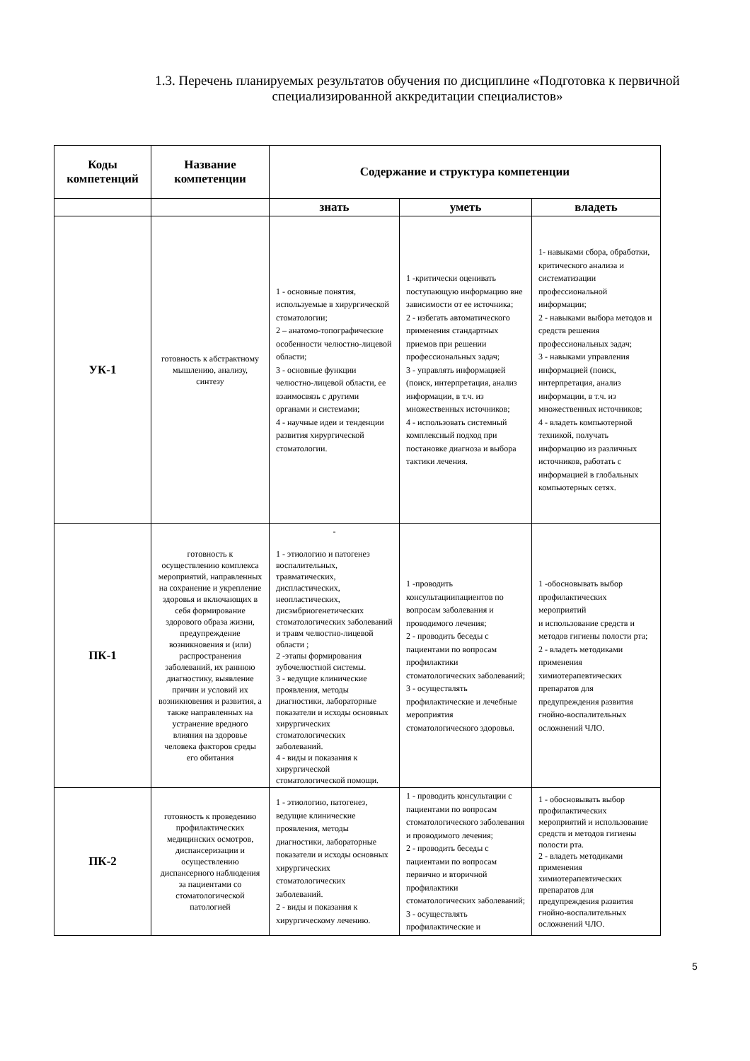1.3. Перечень планируемых результатов обучения по дисциплине «Подготовка к первичной специализированной аккредитации специалистов»
| Коды компетенций | Название компетенции | Содержание и структура компетенции | | |
| --- | --- | --- | --- | --- |
| | | знать | уметь | владеть |
| УК-1 | готовность к абстрактному мышлению, анализу, синтезу | 1 - основные понятия, используемые в хирургической стоматологии; 2 – анатомо-топографические особенности челюстно-лицевой области; 3 - основные функции челюстно-лицевой области, ее взаимосвязь с другими органами и системами; 4 - научные идеи и тенденции развития хирургической стоматологии. | 1 -критически оценивать поступающую информацию вне зависимости от ее источника; 2 - избегать автоматического применения стандартных приемов при решении профессиональных задач; 3 - управлять информацией (поиск, интерпретация, анализ информации, в т.ч. из множественных источников; 4 - использовать системный комплексный подход при постановке диагноза и выбора тактики лечения. | 1- навыками сбора, обработки, критического анализа и систематизации профессиональной информации; 2 - навыками выбора методов и средств решения профессиональных задач; 3 - навыками управления информацией (поиск, интерпретация, анализ информации, в т.ч. из множественных источников; 4 - владеть компьютерной техникой, получать информацию из различных источников, работать с информацией в глобальных компьютерных сетях. |
| ПК-1 | готовность к осуществлению комплекса мероприятий, направленных на сохранение и укрепление здоровья и включающих в себя формирование здорового образа жизни, предупреждение возникновения и (или) распространения заболеваний, их раннюю диагностику, выявление причин и условий их возникновения и развития, а также направленных на устранение вредного влияния на здоровье человека факторов среды его обитания | - 1 - этиологию и патогенез воспалительных, травматических, диспластических, неопластических, дисэмбриогенетических стоматологических заболеваний и травм челюстно-лицевой области ; 2 -этапы формирования зубочелюстной системы. 3 - ведущие клинические проявления, методы диагностики, лабораторные показатели и исходы основных хирургических стоматологических заболеваний. 4 - виды и показания к хирургической стоматологической помощи. | 1 -проводить консультациипациентов по вопросам заболевания и проводимого лечения; 2 - проводить беседы с пациентами по вопросам профилактики стоматологических заболеваний; 3 - осуществлять профилактические и лечебные мероприятия стоматологического здоровья. | 1 -обосновывать выбор профилактических мероприятий и использование средств и методов гигиены полости рта; 2 - владеть методиками применения химиотерапевтических препаратов для предупреждения развития гнойно-воспалительных осложнений ЧЛО. |
| ПК-2 | готовность к проведению профилактических медицинских осмотров, диспансеризации и осуществлению диспансерного наблюдения за пациентами со стоматологической патологией | 1 - этиологию, патогенез, ведущие клинические проявления, методы диагностики, лабораторные показатели и исходы основных хирургических стоматологических заболеваний. 2 - виды и показания к хирургическому лечению. | 1 - проводить консультации с пациентами по вопросам стоматологического заболевания и проводимого лечения; 2 - проводить беседы с пациентами по вопросам первично и вторичной профилактики стоматологических заболеваний; 3 - осуществлять профилактические и | 1 - обосновывать выбор профилактических мероприятий и использование средств и методов гигиены полости рта. 2 - владеть методиками применения химиотерапевтических препаратов для предупреждения развития гнойно-воспалительных осложнений ЧЛО. |
5